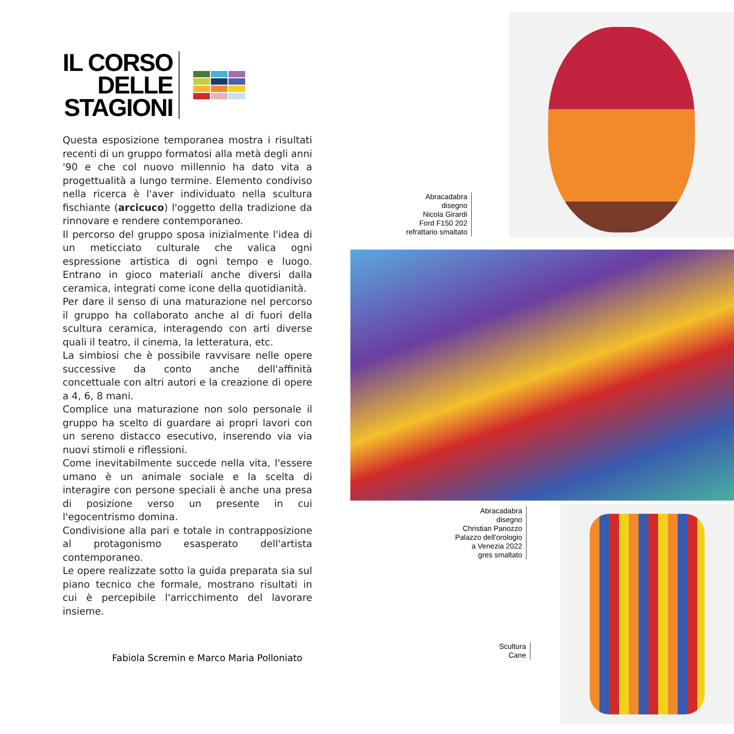IL CORSO
DELLE
STAGIONI
Questa esposizione temporanea mostra i risultati recenti di un gruppo formatosi alla metà degli anni '90 e che col nuovo millennio ha dato vita a progettualità a lungo termine. Elemento condiviso nella ricerca è l'aver individuato nella scultura fischiante (arcicuco) l'oggetto della tradizione da rinnovare e rendere contemporaneo.
Il percorso del gruppo sposa inizialmente l'idea di un meticciato culturale che valica ogni espressione artistica di ogni tempo e luogo. Entrano in gioco materiali anche diversi dalla ceramica, integrati come icone della quotidianità.
Per dare il senso di una maturazione nel percorso il gruppo ha collaborato anche al di fuori della scultura ceramica, interagendo con arti diverse quali il teatro, il cinema, la letteratura, etc.
La simbiosi che è possibile ravvisare nelle opere successive da conto anche dell'affinità concettuale con altri autori e la creazione di opere a 4, 6, 8 mani.
Complice una maturazione non solo personale il gruppo ha scelto di guardare ai propri lavori con un sereno distacco esecutivo, inserendo via via nuovi stimoli e riflessioni.
Come inevitabilmente succede nella vita, l'essere umano è un animale sociale e la scelta di interagire con persone speciali è anche una presa di posizione verso un presente in cui l'egocentrismo domina.
Condivisione alla pari e totale in contrapposizione al protagonismo esasperato dell'artista contemporaneo.
Le opere realizzate sotto la guida preparata sia sul piano tecnico che formale, mostrano risultati in cui è percepibile l'arricchimento del lavorare insieme.
Fabiola Scremin e Marco Maria Polloniato
Abracadabra
disegno
Nicola Girardi
Ford F150 202
refrattario smaltato
Abracadabra
disegno
Christian Panozzo
Palazzo dell'orologio
a Venezia 2022
gres smaltato
Scultura
Cane